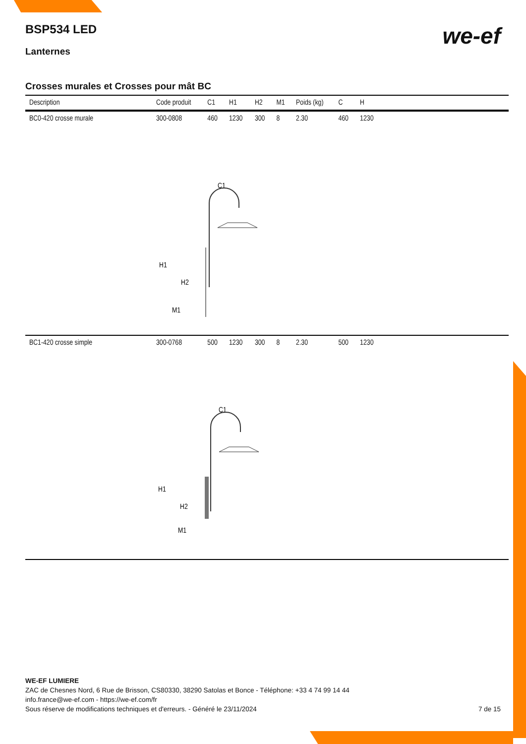we-ef
BSP534 LED
Lanternes
Crosses murales et Crosses pour mât BC
| Description | Code produit | C1 | H1 | H2 | M1 | Poids (kg) | C | H | |
| --- | --- | --- | --- | --- | --- | --- | --- | --- | --- |
| BC0-420 crosse murale | 300-0808 | 460 | 1230 | 300 | 8 | 2.30 | 460 | 1230 | |
| C1 H1 H2 M1 | | | | | | | | | |
| BC1-420 crosse simple | 300-0768 | 500 | 1230 | 300 | 8 | 2.30 | 500 | 1230 | |
| C1 H1 H2 M1 | | | | | | | | | |
WE-EF LUMIERE
ZAC de Chesnes Nord, 6 Rue de Brisson, CS80330, 38290 Satolas et Bonce - Téléphone: +33 4 74 99 14 44
info.france@we-ef.com - https://we-ef.com/fr
Sous réserve de modifications techniques et d'erreurs. - Généré le 23/11/2024 7 de 15